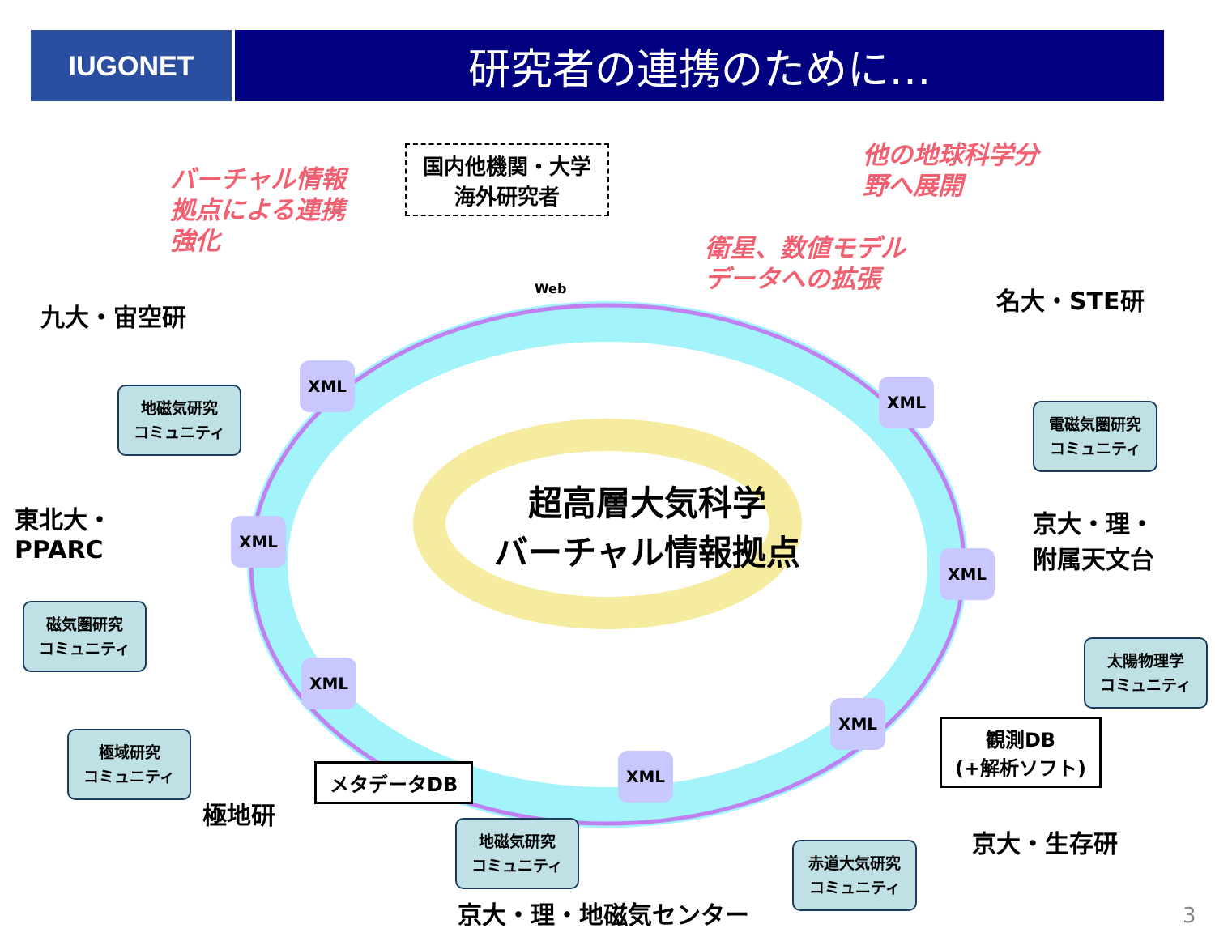IUGONET
研究者の連携のために…
バーチャル情報
拠点による連携
強化
国内他機関・大学
海外研究者
他の地球科学分
野へ展開
衛星、数値モデル
データへの拡張
九大・宙空研
名大・STE研
地磁気研究
コミュニティ
電磁気圏研究
コミュニティ
東北大・
PPARC
超高層大気科学
バーチャル情報拠点
京大・理・
附属天文台
磁気圏研究
コミュニティ
太陽物理学
コミュニティ
極域研究
コミュニティ
観測DB
(+解析ソフト)
極地研
メタデータDB
京大・生存研
地磁気研究
コミュニティ
赤道大気研究
コミュニティ
京大・理・地磁気センター
XML
XML
XML
XML
XML
XML
XML
Web
3